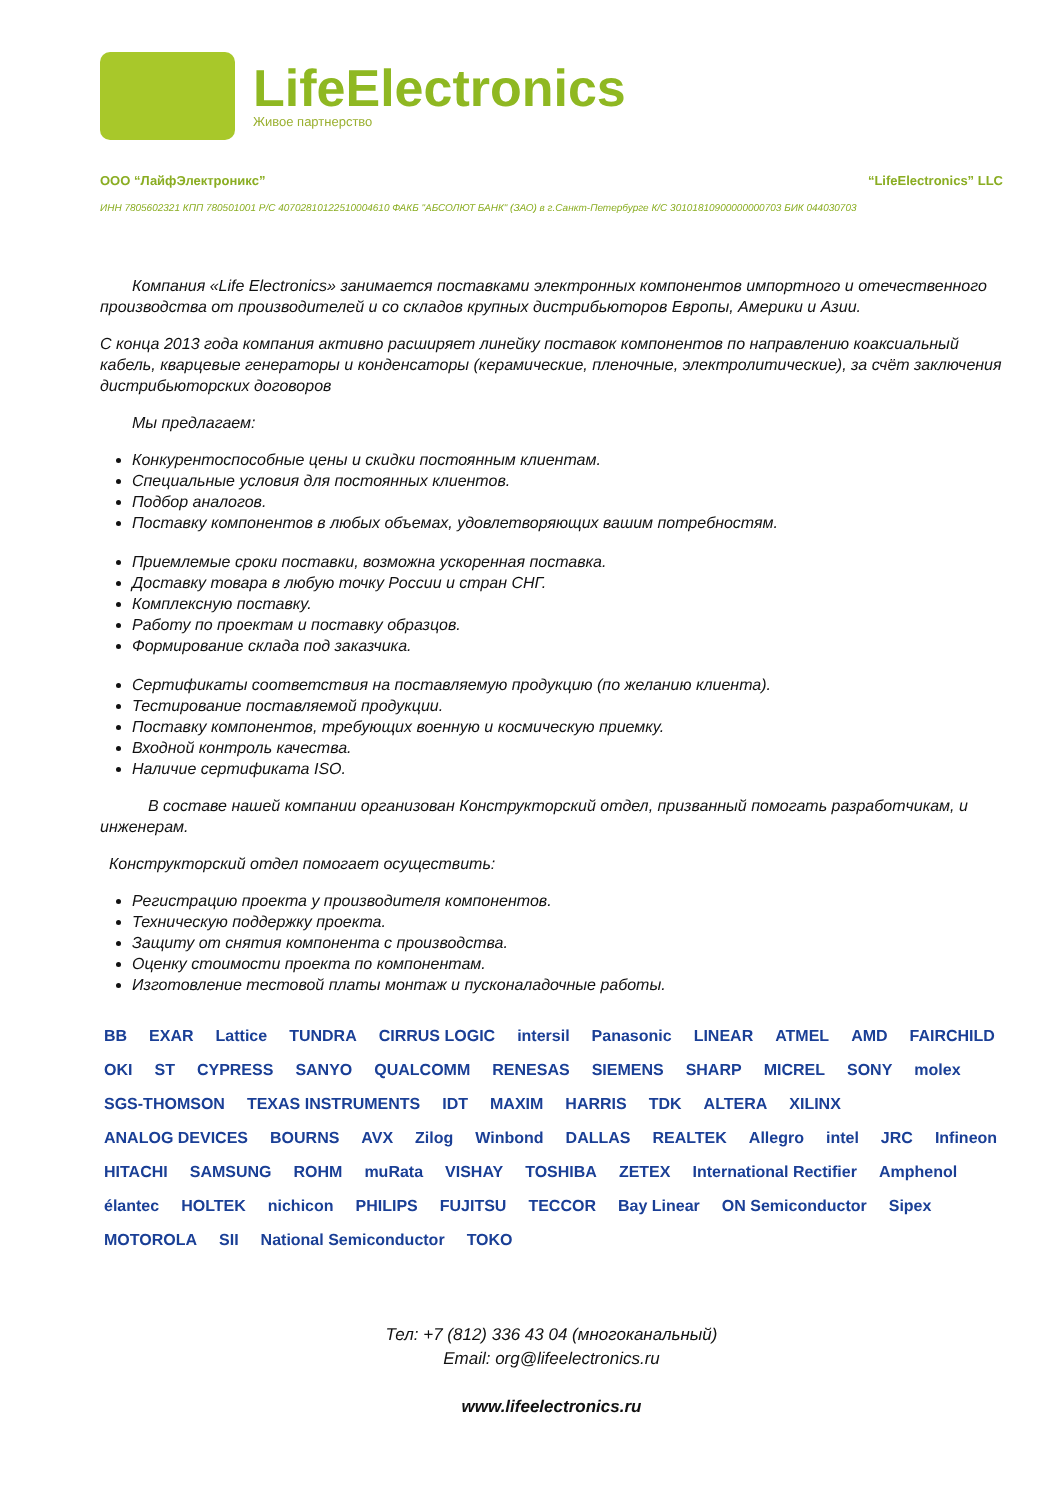LifeElectronics
Живое партнерство
ООО “ЛайфЭлектроникс” “LifeElectronics” LLC
ИНН 7805602321 КПП 780501001 Р/С 40702810122510004610 ФАКБ "АБСОЛЮТ БАНК" (ЗАО) в г.Санкт-Петербурге К/С 30101810900000000703 БИК 044030703
  Компания «Life Electronics» занимается поставками электронных компонентов импортного и отечественного производства от производителей и со складов крупных дистрибьюторов Европы, Америки и Азии.
С конца 2013 года компания активно расширяет линейку поставок компонентов по направлению коаксиальный кабель, кварцевые генераторы и конденсаторы (керамические, пленочные, электролитические), за счёт заключения дистрибьюторских договоров
  Мы предлагаем:
Конкурентоспособные цены и скидки постоянным клиентам.
Специальные условия для постоянных клиентов.
Подбор аналогов.
Поставку компонентов в любых объемах, удовлетворяющих вашим потребностям.
Приемлемые сроки поставки, возможна ускоренная поставка.
Доставку товара в любую точку России и стран СНГ.
Комплексную поставку.
Работу по проектам и поставку образцов.
Формирование склада под заказчика.
Сертификаты соответствия на поставляемую продукцию (по желанию клиента).
Тестирование поставляемой продукции.
Поставку компонентов, требующих военную и космическую приемку.
Входной контроль качества.
Наличие сертификата ISO.
   В составе нашей компании организован Конструкторский отдел, призванный помогать разработчикам, и инженерам.
Конструкторский отдел помогает осуществить:
Регистрацию проекта у производителя компонентов.
Техническую поддержку проекта.
Защиту от снятия компонента с производства.
Оценку стоимости проекта по компонентам.
Изготовление тестовой платы монтаж и пусконаладочные работы.
BB EXAR Lattice TUNDRA CIRRUS LOGIC intersil Panasonic LINEAR ATMEL AMD FAIRCHILD OKI ST CYPRESS SANYO QUALCOMM RENESAS SIEMENS SHARP MICREL SONY molex SGS-THOMSON TEXAS INSTRUMENTS IDT MAXIM HARRIS TDK ALTERA XILINX ANALOG DEVICES BOURNS AVX Zilog Winbond DALLAS REALTEK Allegro intel JRC Infineon HITACHI SAMSUNG ROHM muRata VISHAY TOSHIBA ZETEX International Rectifier Amphenol élantec HOLTEK nichicon PHILIPS FUJITSU TECCOR Bay Linear ON Semiconductor Sipex MOTOROLA SII National Semiconductor TOKO
Тел: +7 (812) 336 43 04 (многоканальный)
Email: org@lifeelectronics.ru
www.lifeelectronics.ru